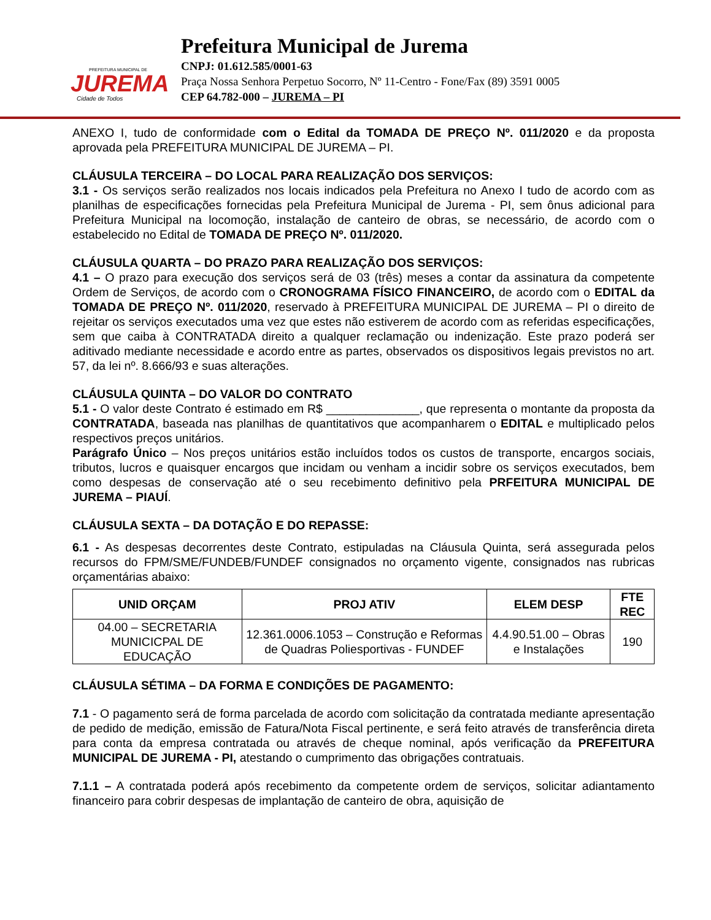PREFEITURA MUNICIPAL DE
JUREMA
Cidade de Todos
Prefeitura Municipal de Jurema
CNPJ: 01.612.585/0001-63
Praça Nossa Senhora Perpetuo Socorro, Nº 11-Centro - Fone/Fax (89) 3591 0005
CEP 64.782-000 – JUREMA – PI
ANEXO I, tudo de conformidade com o Edital da TOMADA DE PREÇO Nº. 011/2020 e da proposta aprovada pela PREFEITURA MUNICIPAL DE JUREMA – PI.
CLÁUSULA TERCEIRA – DO LOCAL PARA REALIZAÇÃO DOS SERVIÇOS:
3.1 - Os serviços serão realizados nos locais indicados pela Prefeitura no Anexo I tudo de acordo com as planilhas de especificações fornecidas pela Prefeitura Municipal de Jurema - PI, sem ônus adicional para Prefeitura Municipal na locomoção, instalação de canteiro de obras, se necessário, de acordo com o estabelecido no Edital de TOMADA DE PREÇO Nº. 011/2020.
CLÁUSULA QUARTA – DO PRAZO PARA REALIZAÇÃO DOS SERVIÇOS:
4.1 – O prazo para execução dos serviços será de 03 (três) meses a contar da assinatura da competente Ordem de Serviços, de acordo com o CRONOGRAMA FÍSICO FINANCEIRO, de acordo com o EDITAL da TOMADA DE PREÇO Nº. 011/2020, reservado à PREFEITURA MUNICIPAL DE JUREMA – PI o direito de rejeitar os serviços executados uma vez que estes não estiverem de acordo com as referidas especificações, sem que caiba à CONTRATADA direito a qualquer reclamação ou indenização. Este prazo poderá ser aditivado mediante necessidade e acordo entre as partes, observados os dispositivos legais previstos no art. 57, da lei nº. 8.666/93 e suas alterações.
CLÁUSULA QUINTA – DO VALOR DO CONTRATO
5.1 - O valor deste Contrato é estimado em R$ ______________, que representa o montante da proposta da CONTRATADA, baseada nas planilhas de quantitativos que acompanharem o EDITAL e multiplicado pelos respectivos preços unitários.
Parágrafo Único – Nos preços unitários estão incluídos todos os custos de transporte, encargos sociais, tributos, lucros e quaisquer encargos que incidam ou venham a incidir sobre os serviços executados, bem como despesas de conservação até o seu recebimento definitivo pela PRFEITURA MUNICIPAL DE JUREMA – PIAUÍ.
CLÁUSULA SEXTA – DA DOTAÇÃO E DO REPASSE:
6.1 - As despesas decorrentes deste Contrato, estipuladas na Cláusula Quinta, será assegurada pelos recursos do FPM/SME/FUNDEB/FUNDEF consignados no orçamento vigente, consignados nas rubricas orçamentárias abaixo:
| UNID ORÇAM | PROJ ATIV | ELEM DESP | FTE REC |
| --- | --- | --- | --- |
| 04.00 – SECRETARIA MUNICICPAL DE EDUCAÇÃO | 12.361.0006.1053 – Construção e Reformas de Quadras Poliesportivas - FUNDEF | 4.4.90.51.00 – Obras e Instalações | 190 |
CLÁUSULA SÉTIMA – DA FORMA E CONDIÇÕES DE PAGAMENTO:
7.1 - O pagamento será de forma parcelada de acordo com solicitação da contratada mediante apresentação de pedido de medição, emissão de Fatura/Nota Fiscal pertinente, e será feito através de transferência direta para conta da empresa contratada ou através de cheque nominal, após verificação da PREFEITURA MUNICIPAL DE JUREMA - PI, atestando o cumprimento das obrigações contratuais.
7.1.1 – A contratada poderá após recebimento da competente ordem de serviços, solicitar adiantamento financeiro para cobrir despesas de implantação de canteiro de obra, aquisição de